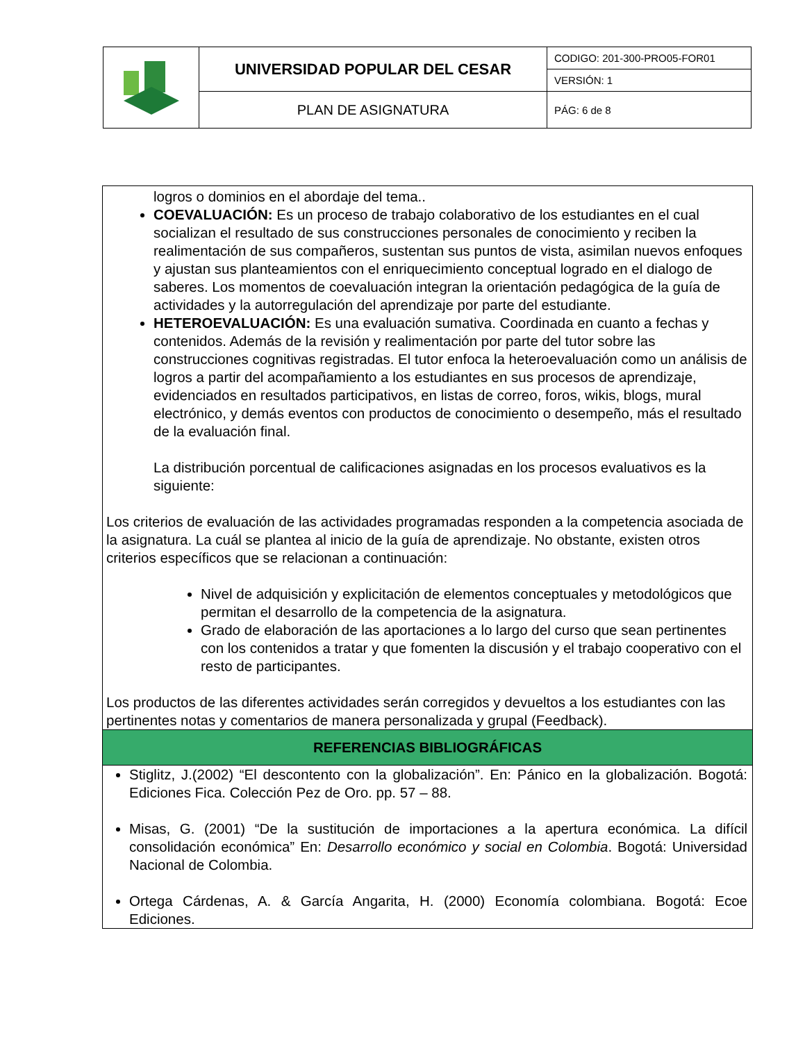| | UNIVERSIDAD POPULAR DEL CESAR | CODIGO: 201-300-PRO05-FOR01 |
| | | VERSIÓN: 1 |
| | PLAN DE ASIGNATURA | PÁG: 6 de 8 |
logros o dominios en el abordaje del tema..
COEVALUACIÓN: Es un proceso de trabajo colaborativo de los estudiantes en el cual socializan el resultado de sus construcciones personales de conocimiento y reciben la realimentación de sus compañeros, sustentan sus puntos de vista, asimilan nuevos enfoques y ajustan sus planteamientos con el enriquecimiento conceptual logrado en el dialogo de saberes. Los momentos de coevaluación integran la orientación pedagógica de la guía de actividades y la autorregulación del aprendizaje por parte del estudiante.
HETEROEVALUACIÓN: Es una evaluación sumativa. Coordinada en cuanto a fechas y contenidos. Además de la revisión y realimentación por parte del tutor sobre las construcciones cognitivas registradas. El tutor enfoca la heteroevaluación como un análisis de logros a partir del acompañamiento a los estudiantes en sus procesos de aprendizaje, evidenciados en resultados participativos, en listas de correo, foros, wikis, blogs, mural electrónico, y demás eventos con productos de conocimiento o desempeño, más el resultado de la evaluación final.
La distribución porcentual de calificaciones asignadas en los procesos evaluativos es la siguiente:
Los criterios de evaluación de las actividades programadas responden a la competencia asociada de la asignatura. La cuál se plantea al inicio de la guía de aprendizaje. No obstante, existen otros criterios específicos que se relacionan a continuación:
Nivel de adquisición y explicitación de elementos conceptuales y metodológicos que permitan el desarrollo de la competencia de la asignatura.
Grado de elaboración de las aportaciones a lo largo del curso que sean pertinentes con los contenidos a tratar y que fomenten la discusión y el trabajo cooperativo con el resto de participantes.
Los productos de las diferentes actividades serán corregidos y devueltos a los estudiantes con las pertinentes notas y comentarios de manera personalizada y grupal (Feedback).
REFERENCIAS BIBLIOGRÁFICAS
Stiglitz, J.(2002) “El descontento con la globalización”. En: Pánico en la globalización. Bogotá: Ediciones Fica. Colección Pez de Oro. pp. 57 – 88.
Misas, G. (2001) “De la sustitución de importaciones a la apertura económica. La difícil consolidación económica” En: Desarrollo económico y social en Colombia. Bogotá: Universidad Nacional de Colombia.
Ortega Cárdenas, A. & García Angarita, H. (2000) Economía colombiana. Bogotá: Ecoe Ediciones.